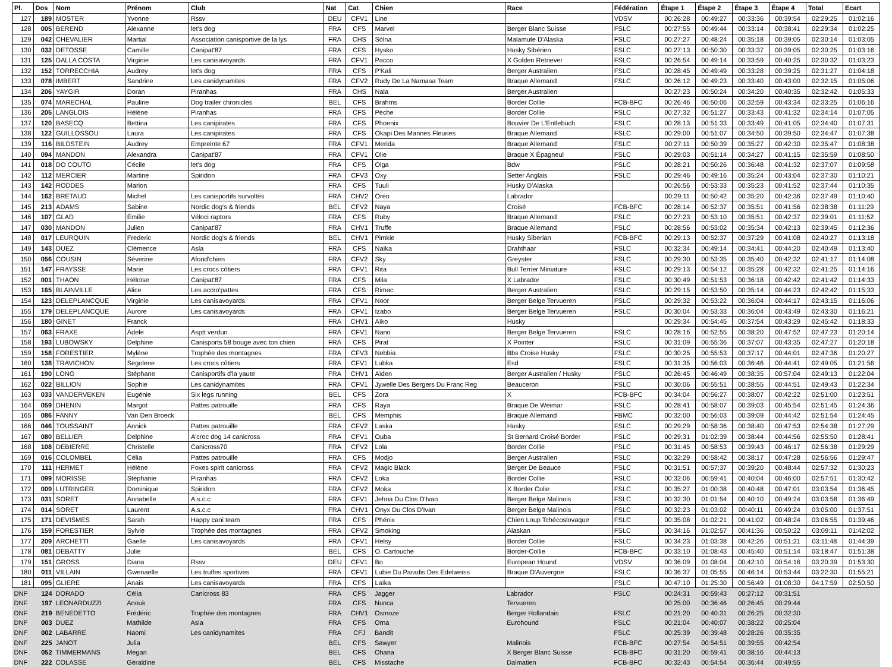| Pl. | Dos | Nom | Prénom | Club | Nat | Cat | Chien | Race | Fédération | Étape 1 | Étape 2 | Étape 3 | Étape 4 | Total | Ecart |
| --- | --- | --- | --- | --- | --- | --- | --- | --- | --- | --- | --- | --- | --- | --- | --- |
| 127 | 189 | MOSTER | Yvonne | Rssv | DEU | CFV1 | Line | | VDSV | 00:26:28 | 00:49:27 | 00:33:36 | 00:39:54 | 02:29:25 | 01:02:16 |
| 128 | 005 | BEREND | Alexanne | let's dog | FRA | CFS | Marvel | Berger Blanc Suisse | FSLC | 00:27:55 | 00:49:44 | 00:33:14 | 00:38:41 | 02:29:34 | 01:02:25 |
| 129 | 042 | CHEVALIER | Martial | Association canisportive de la lys | FRA | CHS | Sölna | Malamute D'Alaska | FSLC | 00:27:27 | 00:48:24 | 00:35:18 | 00:39:05 | 02:30:14 | 01:03:05 |
| 130 | 032 | DETOSSE | Camille | Canipat'87 | FRA | CFS | Hysko | Husky Sibérien | FSLC | 00:27:13 | 00:50:30 | 00:33:37 | 00:39:05 | 02:30:25 | 01:03:16 |
| 131 | 125 | DALLA COSTA | Virginie | Les canisavoyards | FRA | CFV1 | Pacco | X Golden Retriever | FSLC | 00:26:54 | 00:49:14 | 00:33:59 | 00:40:25 | 02:30:32 | 01:03:23 |
| 132 | 152 | TORRECCHIA | Audrey | let's dog | FRA | CFS | P'Kali | Berger Australien | FSLC | 00:28:45 | 00:49:49 | 00:33:28 | 00:39:25 | 02:31:27 | 01:04:18 |
| 133 | 078 | IMBERT | Sandrine | Les canidynamites | FRA | CFV2 | Rudy De La Namasa Team | Braque Allemand | FSLC | 00:26:12 | 00:49:23 | 00:33:40 | 00:43:00 | 02:32:15 | 01:05:06 |
| 134 | 206 | YAYGIR | Doran | Piranhas | FRA | CHS | Nala | Berger Australien | | 00:27:23 | 00:50:24 | 00:34:20 | 00:40:35 | 02:32:42 | 01:05:33 |
| 135 | 074 | MARECHAL | Pauline | Dog trailer chronicles | BEL | CFS | Brahms | Border Collie | FCB-BFC | 00:26:46 | 00:50:06 | 00:32:59 | 00:43:34 | 02:33:25 | 01:06:16 |
| 136 | 205 | LANGLOIS | Hélène | Piranhas | FRA | CFS | Pèche | Border Collie | FSLC | 00:27:32 | 00:51:27 | 00:33:43 | 00:41:32 | 02:34:14 | 01:07:05 |
| 137 | 120 | BASECQ | Bettina | Les canipirates | FRA | CFS | Phoenix | Bouvier De L'Entlebuch | FSLC | 00:28:13 | 00:51:33 | 00:33:49 | 00:41:05 | 02:34:40 | 01:07:31 |
| 138 | 122 | GUILLOSSOU | Laura | Les canipirates | FRA | CFS | Okapi Des Mannes Fleuries | Braque Allemand | FSLC | 00:29:00 | 00:51:07 | 00:34:50 | 00:39:50 | 02:34:47 | 01:07:38 |
| 139 | 116 | BILDSTEIN | Audrey | Empreinte 67 | FRA | CFV1 | Merida | Braque Allemand | FSLC | 00:27:11 | 00:50:39 | 00:35:27 | 00:42:30 | 02:35:47 | 01:08:38 |
| 140 | 094 | MANDON | Alexandra | Canipat'87 | FRA | CFV1 | Olie | Braque X Épagneul | FSLC | 00:29:03 | 00:51:14 | 00:34:27 | 00:41:15 | 02:35:59 | 01:08:50 |
| 141 | 018 | DO COUTO | Cécile | let's dog | FRA | CFS | Olga | Bdw | FSLC | 00:28:21 | 00:50:26 | 00:36:48 | 00:41:32 | 02:37:07 | 01:09:58 |
| 142 | 112 | MERCIER | Martine | Spiridon | FRA | CFV3 | Oxy | Setter Anglais | FSLC | 00:29:46 | 00:49:16 | 00:35:24 | 00:43:04 | 02:37:30 | 01:10:21 |
| 143 | 142 | RODDES | Marion | | FRA | CFS | Tuuli | Husky D'Alaska | | 00:26:56 | 00:53:33 | 00:35:23 | 00:41:52 | 02:37:44 | 01:10:35 |
| 144 | 162 | BRETAUD | Michel | Les canisportifs survoltés | FRA | CHV2 | Oréo | Labrador | | 00:29:11 | 00:50:42 | 00:35:20 | 00:42:36 | 02:37:49 | 01:10:40 |
| 145 | 213 | ADAMS | Sabine | Nordic dog's & friends | BEL | CFV2 | Naya | Croisé | FCB-BFC | 00:28:14 | 00:52:37 | 00:35:51 | 00:41:56 | 02:38:38 | 01:11:29 |
| 146 | 107 | GLAD | Émilie | Véloci raptors | FRA | CFS | Ruby | Braque Allemand | FSLC | 00:27:23 | 00:53:10 | 00:35:51 | 00:42:37 | 02:39:01 | 01:11:52 |
| 147 | 030 | MANDON | Julien | Canipat'87 | FRA | CHV1 | Truffe | Braque Allemand | FSLC | 00:28:56 | 00:53:02 | 00:35:34 | 00:42:13 | 02:39:45 | 01:12:36 |
| 148 | 017 | LEURQUIN | Frederic | Nordic dog's & friends | BEL | CHV1 | Pimkie | Husky Siberian | FCB-BFC | 00:29:13 | 00:52:37 | 00:37:29 | 00:41:08 | 02:40:27 | 01:13:18 |
| 149 | 143 | DUEZ | Clémence | Asla | FRA | CFS | Naïka | Drahthaar | FSLC | 00:32:34 | 00:49:14 | 00:34:41 | 00:44:20 | 02:40:49 | 01:13:40 |
| 150 | 056 | COUSIN | Séverine | Afond'chien | FRA | CFV2 | Sky | Greyster | FSLC | 00:29:30 | 00:53:35 | 00:35:40 | 00:42:32 | 02:41:17 | 01:14:08 |
| 151 | 147 | FRAYSSE | Marie | Les crocs côtiers | FRA | CFV1 | Rita | Bull Terrier Miniature | FSLC | 00:29:13 | 00:54:12 | 00:35:28 | 00:42:32 | 02:41:25 | 01:14:16 |
| 152 | 001 | THAON | Héloïse | Canipat'87 | FRA | CFS | Mila | X Labrador | FSLC | 00:30:49 | 00:51:53 | 00:36:18 | 00:42:42 | 02:41:42 | 01:14:33 |
| 153 | 165 | BLAINVILLE | Alice | Les accro'pattes | FRA | CFS | Rimac | Berger Australien | FSLC | 00:29:15 | 00:53:50 | 00:35:14 | 00:44:23 | 02:42:42 | 01:15:33 |
| 154 | 123 | DELEPLANCQUE | Virginie | Les canisavoyards | FRA | CFV1 | Noor | Berger Belge Tervueren | FSLC | 00:29:32 | 00:53:22 | 00:36:04 | 00:44:17 | 02:43:15 | 01:16:06 |
| 155 | 179 | DELEPLANCQUE | Aurore | Les canisavoyards | FRA | CFV1 | Izabo | Berger Belge Tervueren | FSLC | 00:30:04 | 00:53:33 | 00:36:04 | 00:43:49 | 02:43:30 | 01:16:21 |
| 156 | 180 | GINET | Franck | | FRA | CHV1 | Aïko | Husky | | 00:29:34 | 00:54:45 | 00:37:54 | 00:43:29 | 02:45:42 | 01:18:33 |
| 157 | 063 | FRAXE | Adele | Asptt verdun | FRA | CFV1 | Nano | Berger Belge Tervueren | FSLC | 00:28:16 | 00:52:55 | 00:38:20 | 00:47:52 | 02:47:23 | 01:20:14 |
| 158 | 193 | LUBOWSKY | Delphine | Canisports 58 bouge avec ton chien | FRA | CFS | Pirat | X Pointer | FSLC | 00:31:09 | 00:55:36 | 00:37:07 | 00:43:35 | 02:47:27 | 01:20:18 |
| 159 | 158 | FORESTIER | Mylène | Trophée des montagnes | FRA | CFV3 | Nebbia | Bbs Croise Husky | FSLC | 00:30:25 | 00:55:53 | 00:37:17 | 00:44:01 | 02:47:36 | 01:20:27 |
| 160 | 138 | TRAVICHON | Segolene | Les crocs côtiers | FRA | CFV1 | Lubka | Esd | FSLC | 00:31:35 | 00:56:03 | 00:36:46 | 00:44:41 | 02:49:05 | 01:21:56 |
| 161 | 190 | LONG | Stéphane | Canisportifs d'la yaute | FRA | CHV1 | Aïden | Berger Australien / Husky | FSLC | 00:26:45 | 00:46:49 | 00:38:35 | 00:57:04 | 02:49:13 | 01:22:04 |
| 162 | 022 | BILLION | Sophie | Les canidynamites | FRA | CFV1 | Jywelle Des Bergers Du Franc Reg | Beauceron | FSLC | 00:30:06 | 00:55:51 | 00:38:55 | 00:44:51 | 02:49:43 | 01:22:34 |
| 163 | 033 | VANDERVEKEN | Eugénie | Six legs running | BEL | CFS | Zora | X | FCB-BFC | 00:34:04 | 00:56:27 | 00:38:07 | 00:42:22 | 02:51:00 | 01:23:51 |
| 164 | 059 | DHENIN | Margot | Pattes patrouille | FRA | CFS | Raya | Braque De Weimar | FSLC | 00:28:41 | 00:58:07 | 00:39:03 | 00:45:54 | 02:51:45 | 01:24:36 |
| 165 | 086 | FANNY | Van Den Broeck | | BEL | CFS | Memphis | Braque Allemand | FBMC | 00:32:00 | 00:56:03 | 00:39:09 | 00:44:42 | 02:51:54 | 01:24:45 |
| 166 | 046 | TOUSSAINT | Annick | Pattes patrouille | FRA | CFV2 | Laska | Husky | FSLC | 00:29:29 | 00:58:36 | 00:38:40 | 00:47:53 | 02:54:38 | 01:27:29 |
| 167 | 080 | BELLIER | Delphine | A'croc dog 14 canicross | FRA | CFV1 | Ouba | St Bernard Croisé Border | FSLC | 00:29:31 | 01:02:39 | 00:38:44 | 00:44:56 | 02:55:50 | 01:28:41 |
| 168 | 108 | DEBIERRE | Christelle | Canicross70 | FRA | CFV2 | Lola | Border Collie | FSLC | 00:31:45 | 00:58:53 | 00:39:43 | 00:46:17 | 02:56:38 | 01:29:29 |
| 169 | 016 | COLOMBEL | Célia | Pattes patrouille | FRA | CFS | Modjo | Berger Australien | FSLC | 00:32:29 | 00:58:42 | 00:38:17 | 00:47:28 | 02:56:56 | 01:29:47 |
| 170 | 111 | HERMET | Hélène | Foxes spirit canicross | FRA | CFV2 | Magic Black | Berger De Beauce | FSLC | 00:31:51 | 00:57:37 | 00:39:20 | 00:48:44 | 02:57:32 | 01:30:23 |
| 171 | 099 | MORISSE | Stéphanie | Piranhas | FRA | CFV2 | Loka | Border Collie | FSLC | 00:32:06 | 00:59:41 | 00:40:04 | 00:46:00 | 02:57:51 | 01:30:42 |
| 172 | 009 | LUTRINGER | Dominique | Spiridon | FRA | CFV2 | Moka | X Border Colie | FSLC | 00:35:27 | 01:00:38 | 00:40:48 | 00:47:01 | 03:03:54 | 01:36:45 |
| 173 | 031 | SORET | Annabelle | A.s.c.c | FRA | CFV1 | Jehna Du Clos D'Ivan | Berger Belge Malinois | FSLC | 00:32:30 | 01:01:54 | 00:40:10 | 00:49:24 | 03:03:58 | 01:36:49 |
| 174 | 014 | SORET | Laurent | A.s.c.c | FRA | CHV1 | Onyx Du Clos D'Ivan | Berger Belge Malinois | FSLC | 00:32:23 | 01:03:02 | 00:40:11 | 00:49:24 | 03:05:00 | 01:37:51 |
| 175 | 171 | DEVISMES | Sarah | Happy cani team | FRA | CFS | Phénix | Chien Loup Tchécoslovaque | FSLC | 00:35:08 | 01:02:21 | 00:41:02 | 00:48:24 | 03:06:55 | 01:39:46 |
| 176 | 159 | FORESTIER | Sylvie | Trophée des montagnes | FRA | CFV2 | Smoking | Alaskan | FSLC | 00:34:16 | 01:02:57 | 00:41:36 | 00:50:22 | 03:09:11 | 01:42:02 |
| 177 | 209 | ARCHETTI | Gaelle | Les canisavoyards | FRA | CFV1 | Helsy | Border Collie | FSLC | 00:34:23 | 01:03:38 | 00:42:26 | 00:51:21 | 03:11:48 | 01:44:39 |
| 178 | 081 | DEBATTY | Julie | | BEL | CFS | O. Cartouche | Border-Collie | FCB-BFC | 00:33:10 | 01:08:43 | 00:45:40 | 00:51:14 | 03:18:47 | 01:51:38 |
| 179 | 151 | GROSS | Diana | Rssv | DEU | CFV1 | Bo | European Hound | VDSV | 00:36:09 | 01:08:04 | 00:42:10 | 00:54:16 | 03:20:39 | 01:53:30 |
| 180 | 011 | VILLAIN | Gwenaelle | Les truffes sportives | FRA | CFV1 | Lubie Du Paradis Des Edelweiss | Braque D'Auvergne | FSLC | 00:36:37 | 01:05:55 | 00:46:14 | 00:53:44 | 03:22:30 | 01:55:21 |
| 181 | 095 | GLIERE | Anais | Les canisavoyards | FRA | CFS | Laïka | | FSLC | 00:47:10 | 01:25:30 | 00:56:49 | 01:08:30 | 04:17:59 | 02:50:50 |
| DNF | 124 | DORADO | Célia | Canicross 83 | FRA | CFS | Jagger | Labrador | FSLC | 00:24:31 | 00:59:43 | 00:27:12 | 00:31:51 | | |
| DNF | 197 | LEONARDUZZI | Anouk | | FRA | CFS | Nunca | Tervueren | | 00:25:00 | 00:36:46 | 00:26:45 | 00:29:44 | | |
| DNF | 219 | BENEDETTO | Frédéric | Trophée des montagnes | FRA | CHV1 | Osmoze | Berger Hollandais | FSLC | 00:21:20 | 00:40:31 | 00:26:25 | 00:32:30 | | |
| DNF | 003 | DUEZ | Mathilde | Asla | FRA | CFS | Orna | Eurohound | FSLC | 00:21:04 | 00:40:07 | 00:38:22 | 00:25:04 | | |
| DNF | 002 | LABARRE | Naomi | Les canidynamites | FRA | CFJ | Bandit | | FSLC | 00:25:39 | 00:39:48 | 00:28:26 | 00:35:35 | | |
| DNF | 225 | JANOT | Julia | | BEL | CFS | Sawyer | Malinois | FCB-BFC | 00:27:54 | 00:54:51 | 00:39:55 | 00:42:54 | | |
| DNF | 052 | TIMMERMANS | Megan | | BEL | CFS | Ohana | X Berger Blanc Suisse | FCB-BFC | 00:31:20 | 00:59:41 | 00:38:16 | 00:44:13 | | |
| DNF | 222 | COLASSE | Géraldine | | BEL | CFS | Misstache | Dalmatien | FCB-BFC | 00:32:43 | 00:54:54 | 00:36:44 | 00:49:55 | | |